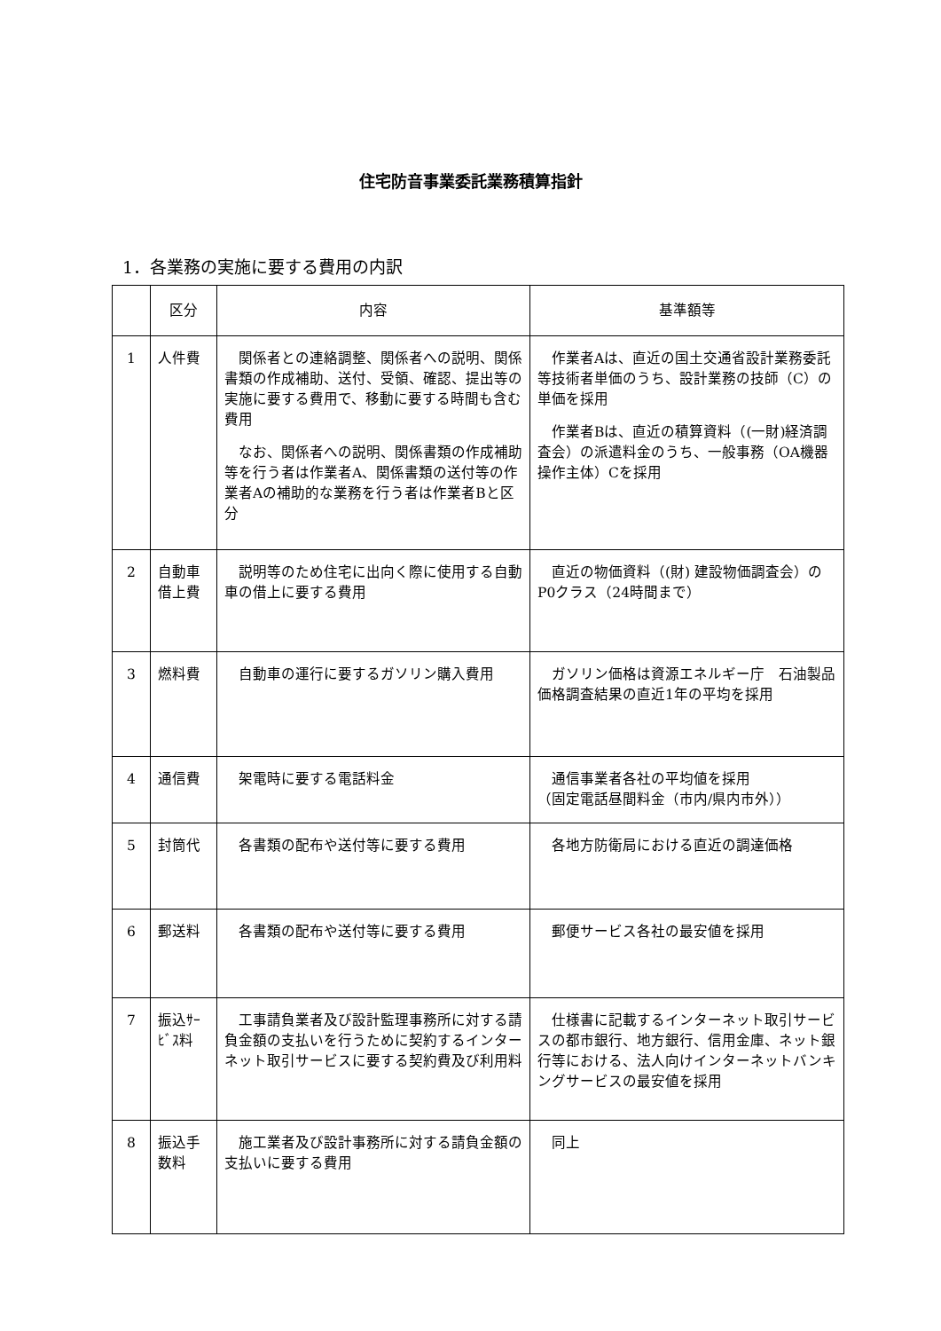住宅防音事業委託業務積算指針
1．各業務の実施に要する費用の内訳
| | 区分 | 内容 | 基準額等 |
| --- | --- | --- | --- |
| 1 | 人件費 | 関係者との連絡調整、関係者への説明、関係書類の作成補助、送付、受領、確認、提出等の実施に要する費用で、移動に要する時間も含む費用 なお、関係者への説明、関係書類の作成補助等を行う者は作業者A、関係書類の送付等の作業者Aの補助的な業務を行う者は作業者Bと区分 | 作業者Aは、直近の国土交通省設計業務委託等技術者単価のうち、設計業務の技師（C）の単価を採用 作業者Bは、直近の積算資料（(一財)経済調査会）の派遣料金のうち、一般事務（OA機器操作主体）Cを採用 |
| 2 | 自動車借上費 | 説明等のため住宅に出向く際に使用する自動車の借上に要する費用 | 直近の物価資料（(財) 建設物価調査会）のP0クラス（24時間まで） |
| 3 | 燃料費 | 自動車の運行に要するガソリン購入費用 | ガソリン価格は資源エネルギー庁 石油製品価格調査結果の直近1年の平均を採用 |
| 4 | 通信費 | 架電時に要する電話料金 | 通信事業者各社の平均値を採用 （固定電話昼間料金（市内/県内市外）） |
| 5 | 封筒代 | 各書類の配布や送付等に要する費用 | 各地方防衛局における直近の調達価格 |
| 6 | 郵送料 | 各書類の配布や送付等に要する費用 | 郵便サービス各社の最安値を採用 |
| 7 | 振込ｻｰﾋﾞｽ料 | 工事請負業者及び設計監理事務所に対する請負金額の支払いを行うために契約するインターネット取引サービスに要する契約費及び利用料 | 仕様書に記載するインターネット取引サービスの都市銀行、地方銀行、信用金庫、ネット銀行等における、法人向けインターネットバンキングサービスの最安値を採用 |
| 8 | 振込手数料 | 施工業者及び設計事務所に対する請負金額の支払いに要する費用 | 同上 |